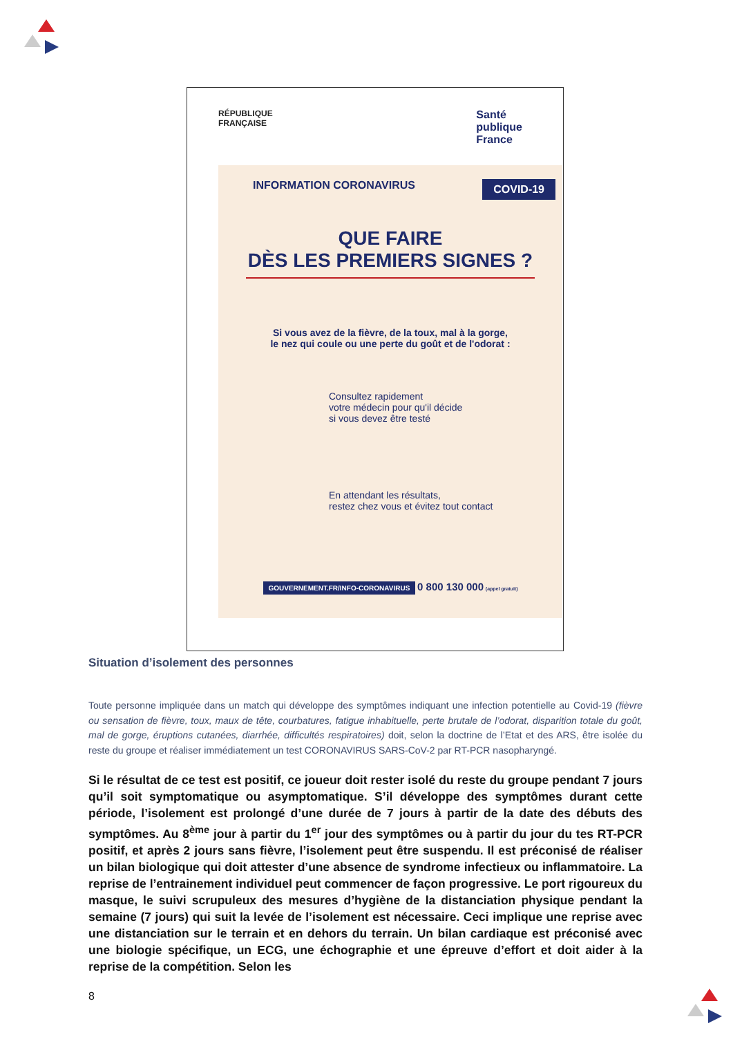RÉPUBLIQUE
FRANÇAISE
Santé
publique
France
INFORMATION CORONAVIRUS COVID-19
QUE FAIRE
DÈS LES PREMIERS SIGNES ?
Si vous avez de la fièvre, de la toux, mal à la gorge,
le nez qui coule ou une perte du goût et de l'odorat :
Consultez rapidement
votre médecin pour qu'il décide
si vous devez être testé
En attendant les résultats,
restez chez vous et évitez tout contact
GOUVERNEMENT.FR/INFO-CORONAVIRUS 0 800 130 000 (appel gratuit)
Situation d’isolement des personnes
Toute personne impliquée dans un match qui développe des symptômes indiquant une infection potentielle au Covid-19 (fièvre ou sensation de fièvre, toux, maux de tête, courbatures, fatigue inhabituelle, perte brutale de l’odorat, disparition totale du goût, mal de gorge, éruptions cutanées, diarrhée, difficultés respiratoires) doit, selon la doctrine de l’Etat et des ARS, être isolée du reste du groupe et réaliser immédiatement un test CORONAVIRUS SARS-CoV-2 par RT-PCR nasopharyngé.
Si le résultat de ce test est positif, ce joueur doit rester isolé du reste du groupe pendant 7 jours qu’il soit symptomatique ou asymptomatique. S’il développe des symptômes durant cette période, l’isolement est prolongé d’une durée de 7 jours à partir de la date des débuts des symptômes. Au 8<sup>ème</sup> jour à partir du 1<sup>er</sup> jour des symptômes ou à partir du jour du tes RT-PCR positif, et après 2 jours sans fièvre, l’isolement peut être suspendu. Il est préconisé de réaliser un bilan biologique qui doit attester d’une absence de syndrome infectieux ou inflammatoire. La reprise de l’entrainement individuel peut commencer de façon progressive. Le port rigoureux du masque, le suivi scrupuleux des mesures d’hygiène de la distanciation physique pendant la semaine (7 jours) qui suit la levée de l’isolement est nécessaire. Ceci implique une reprise avec une distanciation sur le terrain et en dehors du terrain. Un bilan cardiaque est préconisé avec une biologie spécifique, un ECG, une échographie et une épreuve d’effort et doit aider à la reprise de la compétition. Selon les
8